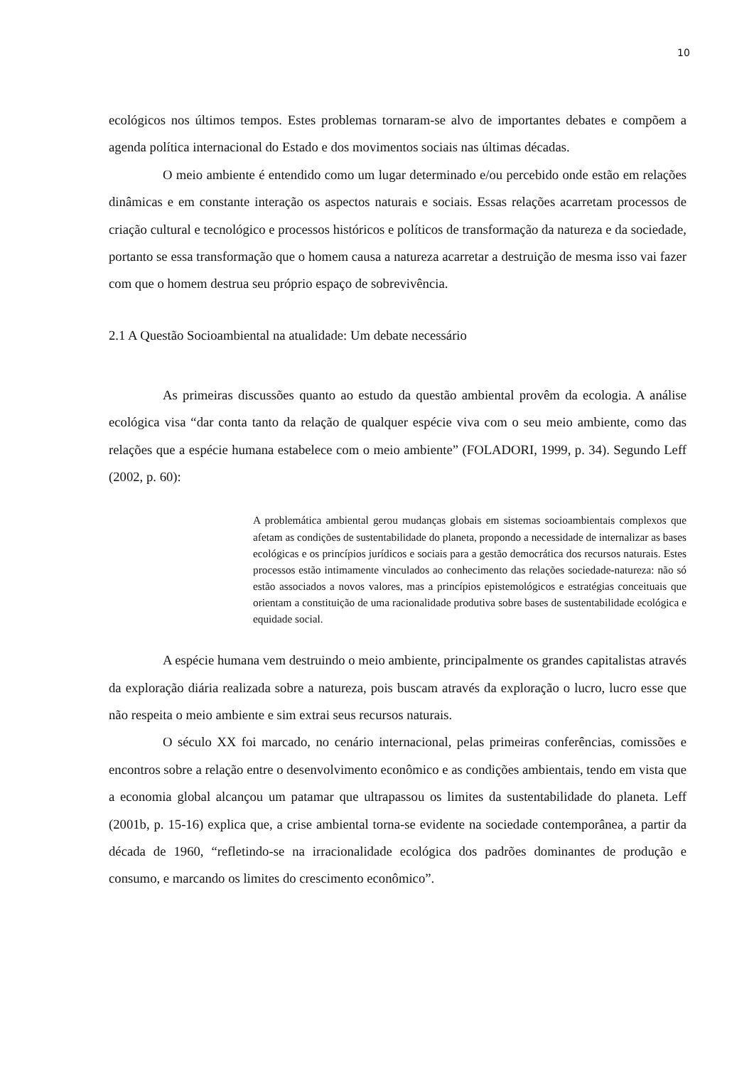10
ecológicos nos últimos tempos. Estes problemas tornaram-se alvo de importantes debates e compõem a agenda política internacional do Estado e dos movimentos sociais nas últimas décadas.
O meio ambiente é entendido como um lugar determinado e/ou percebido onde estão em relações dinâmicas e em constante interação os aspectos naturais e sociais. Essas relações acarretam processos de criação cultural e tecnológico e processos históricos e políticos de transformação da natureza e da sociedade, portanto se essa transformação que o homem causa a natureza acarretar a destruição de mesma isso vai fazer com que o homem destrua seu próprio espaço de sobrevivência.
2.1 A Questão Socioambiental na atualidade: Um debate necessário
As primeiras discussões quanto ao estudo da questão ambiental provêm da ecologia. A análise ecológica visa “dar conta tanto da relação de qualquer espécie viva com o seu meio ambiente, como das relações que a espécie humana estabelece com o meio ambiente” (FOLADORI, 1999, p. 34). Segundo Leff (2002, p. 60):
A problemática ambiental gerou mudanças globais em sistemas socioambientais complexos que afetam as condições de sustentabilidade do planeta, propondo a necessidade de internalizar as bases ecológicas e os princípios jurídicos e sociais para a gestão democrática dos recursos naturais. Estes processos estão intimamente vinculados ao conhecimento das relações sociedade-natureza: não só estão associados a novos valores, mas a princípios epistemológicos e estratégias conceituais que orientam a constituição de uma racionalidade produtiva sobre bases de sustentabilidade ecológica e equidade social.
A espécie humana vem destruindo o meio ambiente, principalmente os grandes capitalistas através da exploração diária realizada sobre a natureza, pois buscam através da exploração o lucro, lucro esse que não respeita o meio ambiente e sim extrai seus recursos naturais.
O século XX foi marcado, no cenário internacional, pelas primeiras conferências, comissões e encontros sobre a relação entre o desenvolvimento econômico e as condições ambientais, tendo em vista que a economia global alcançou um patamar que ultrapassou os limites da sustentabilidade do planeta. Leff (2001b, p. 15-16) explica que, a crise ambiental torna-se evidente na sociedade contemporânea, a partir da década de 1960, “refletindo-se na irracionalidade ecológica dos padrões dominantes de produção e consumo, e marcando os limites do crescimento econômico”.